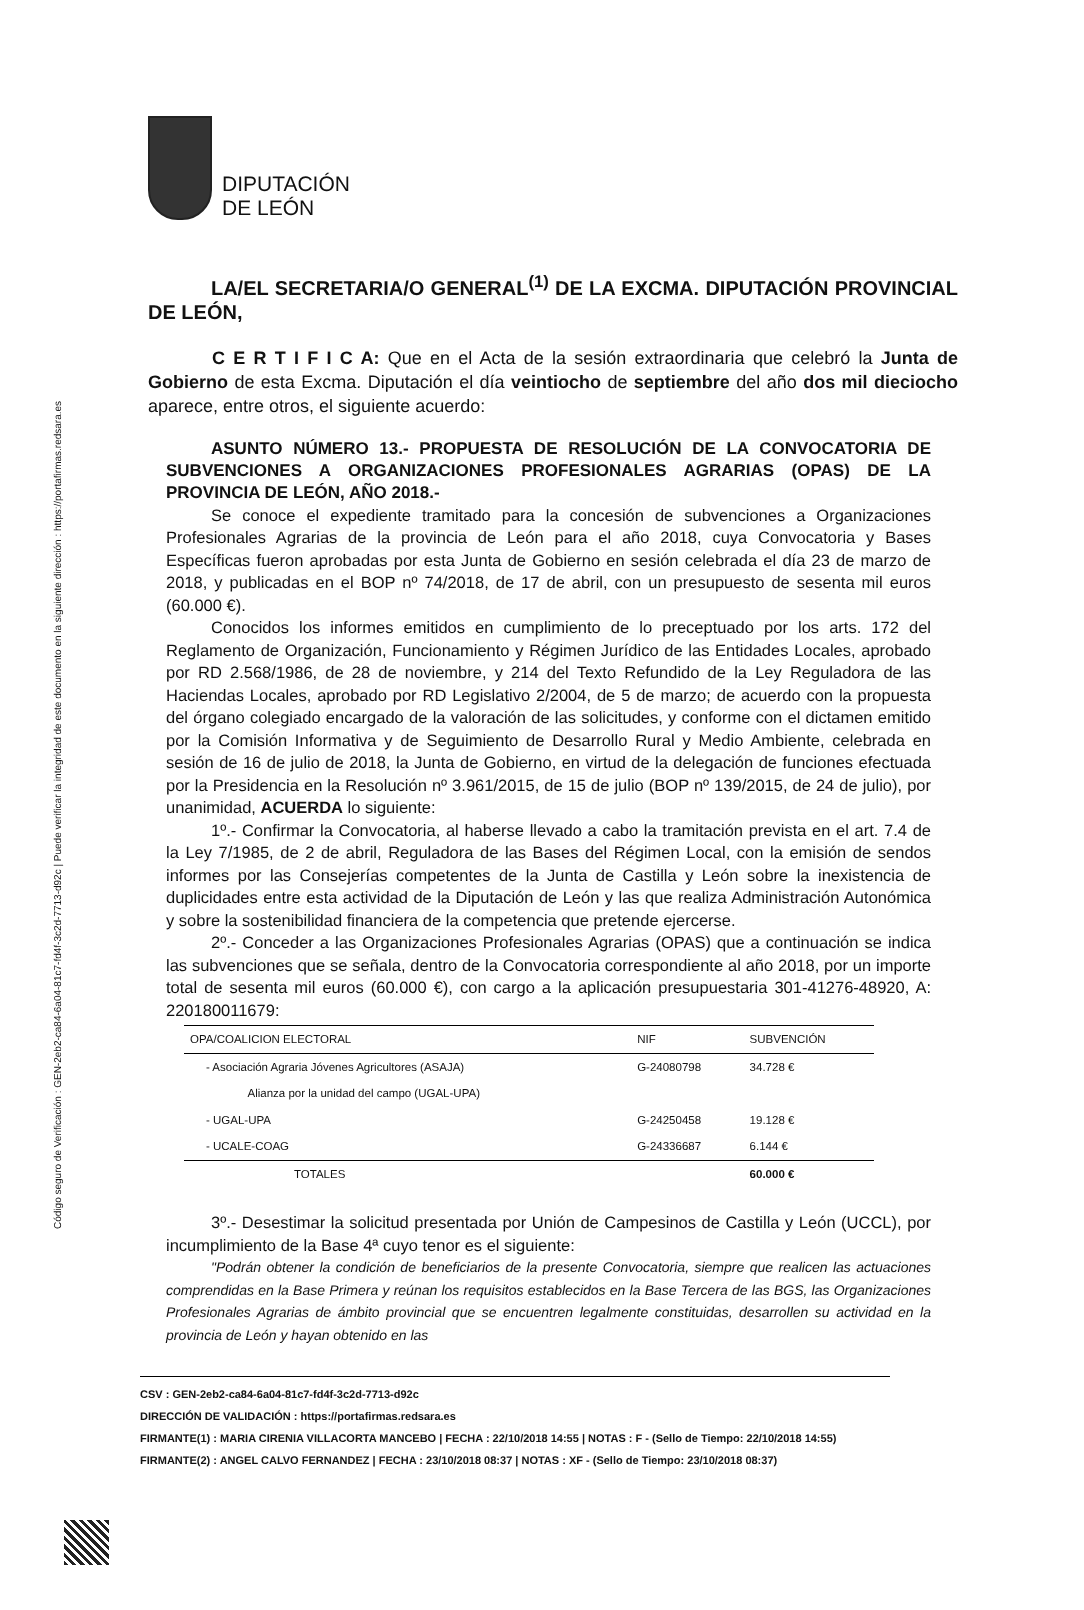Código seguro de Verificación : GEN-2eb2-ca84-6a04-81c7-fd4f-3c2d-7713-d92c | Puede verificar la integridad de este documento en la siguiente dirección : https://portafirmas.redsara.es
DIPUTACIÓN
DE LEÓN
LA/EL SECRETARIA/O GENERAL<sup>(1)</sup> DE LA EXCMA. DIPUTACIÓN PROVINCIAL DE LEÓN,
C E R T I F I C A: Que en el Acta de la sesión extraordinaria que celebró la Junta de Gobierno de esta Excma. Diputación el día veintiocho de septiembre del año dos mil dieciocho aparece, entre otros, el siguiente acuerdo:
ASUNTO NÚMERO 13.- PROPUESTA DE RESOLUCIÓN DE LA CONVOCATORIA DE SUBVENCIONES A ORGANIZACIONES PROFESIONALES AGRARIAS (OPAS) DE LA PROVINCIA DE LEÓN, AÑO 2018.-
Se conoce el expediente tramitado para la concesión de subvenciones a Organizaciones Profesionales Agrarias de la provincia de León para el año 2018, cuya Convocatoria y Bases Específicas fueron aprobadas por esta Junta de Gobierno en sesión celebrada el día 23 de marzo de 2018, y publicadas en el BOP nº 74/2018, de 17 de abril, con un presupuesto de sesenta mil euros (60.000 €).
Conocidos los informes emitidos en cumplimiento de lo preceptuado por los arts. 172 del Reglamento de Organización, Funcionamiento y Régimen Jurídico de las Entidades Locales, aprobado por RD 2.568/1986, de 28 de noviembre, y 214 del Texto Refundido de la Ley Reguladora de las Haciendas Locales, aprobado por RD Legislativo 2/2004, de 5 de marzo; de acuerdo con la propuesta del órgano colegiado encargado de la valoración de las solicitudes, y conforme con el dictamen emitido por la Comisión Informativa y de Seguimiento de Desarrollo Rural y Medio Ambiente, celebrada en sesión de 16 de julio de 2018, la Junta de Gobierno, en virtud de la delegación de funciones efectuada por la Presidencia en la Resolución nº 3.961/2015, de 15 de julio (BOP nº 139/2015, de 24 de julio), por unanimidad, ACUERDA lo siguiente:
1º.- Confirmar la Convocatoria, al haberse llevado a cabo la tramitación prevista en el art. 7.4 de la Ley 7/1985, de 2 de abril, Reguladora de las Bases del Régimen Local, con la emisión de sendos informes por las Consejerías competentes de la Junta de Castilla y León sobre la inexistencia de duplicidades entre esta actividad de la Diputación de León y las que realiza Administración Autonómica y sobre la sostenibilidad financiera de la competencia que pretende ejercerse.
2º.- Conceder a las Organizaciones Profesionales Agrarias (OPAS) que a continuación se indica las subvenciones que se señala, dentro de la Convocatoria correspondiente al año 2018, por un importe total de sesenta mil euros (60.000 €), con cargo a la aplicación presupuestaria 301-41276-48920, A: 220180011679:
| OPA/COALICION ELECTORAL | NIF | SUBVENCIÓN |
| --- | --- | --- |
| - Asociación Agraria Jóvenes Agricultores (ASAJA) | G-24080798 | 34.728 € |
| Alianza por la unidad del campo (UGAL-UPA) | | |
| - UGAL-UPA | G-24250458 | 19.128 € |
| - UCALE-COAG | G-24336687 | 6.144 € |
| TOTALES | | 60.000 € |
3º.- Desestimar la solicitud presentada por Unión de Campesinos de Castilla y León (UCCL), por incumplimiento de la Base 4ª cuyo tenor es el siguiente:
"Podrán obtener la condición de beneficiarios de la presente Convocatoria, siempre que realicen las actuaciones comprendidas en la Base Primera y reúnan los requisitos establecidos en la Base Tercera de las BGS, las Organizaciones Profesionales Agrarias de ámbito provincial que se encuentren legalmente constituidas, desarrollen su actividad en la provincia de León y hayan obtenido en las
CSV : GEN-2eb2-ca84-6a04-81c7-fd4f-3c2d-7713-d92c
DIRECCIÓN DE VALIDACIÓN : https://portafirmas.redsara.es
FIRMANTE(1) : MARIA CIRENIA VILLACORTA MANCEBO | FECHA : 22/10/2018 14:55 | NOTAS : F - (Sello de Tiempo: 22/10/2018 14:55)
FIRMANTE(2) : ANGEL CALVO FERNANDEZ | FECHA : 23/10/2018 08:37 | NOTAS : XF - (Sello de Tiempo: 23/10/2018 08:37)